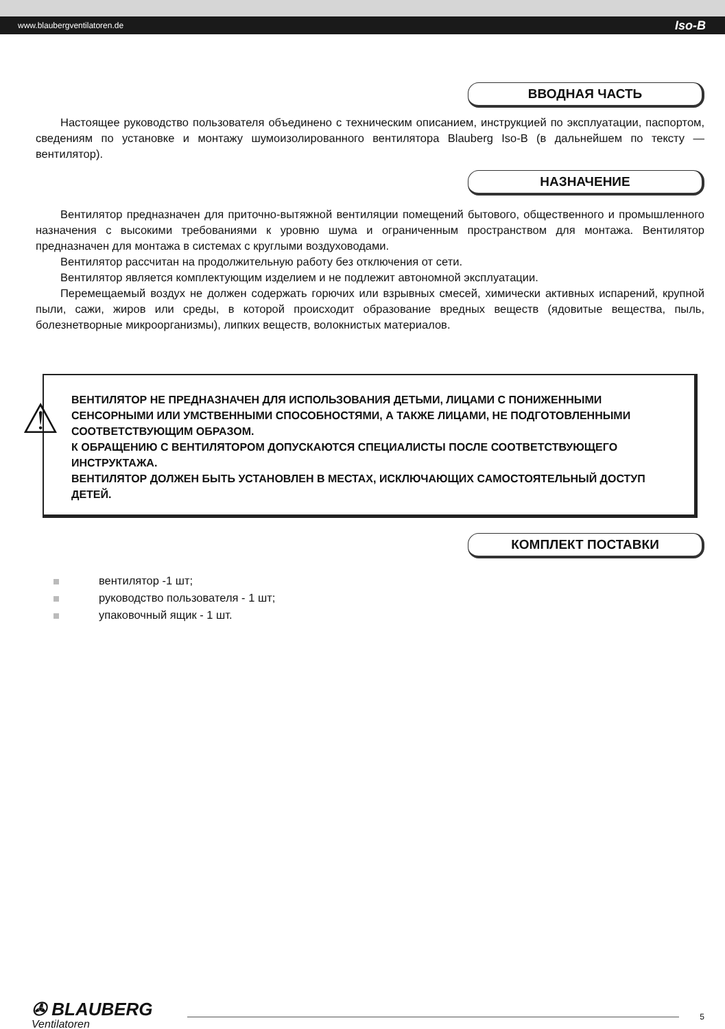www.blaubergventilatoren.de Iso-B
ВВОДНАЯ ЧАСТЬ
Настоящее руководство пользователя объединено с техническим описанием, инструкцией по эксплуатации, паспортом, сведениям по установке и монтажу шумоизолированного вентилятора Blauberg Iso-B (в дальнейшем по тексту — вентилятор).
НАЗНАЧЕНИЕ
Вентилятор предназначен для приточно-вытяжной вентиляции помещений бытового, общественного и промышленного назначения с высокими требованиями к уровню шума и ограниченным пространством для монтажа. Вентилятор предназначен для монтажа в системах с круглыми воздуховодами.
Вентилятор рассчитан на продолжительную работу без отключения от сети.
Вентилятор является комплектующим изделием и не подлежит автономной эксплуатации.
Перемещаемый воздух не должен содержать горючих или взрывных смесей, химически активных испарений, крупной пыли, сажи, жиров или среды, в которой происходит образование вредных веществ (ядовитые вещества, пыль, болезнетворные микроорганизмы), липких веществ, волокнистых материалов.
⚠
ВЕНТИЛЯТОР НЕ ПРЕДНАЗНАЧЕН ДЛЯ ИСПОЛЬЗОВАНИЯ ДЕТЬМИ, ЛИЦАМИ С ПОНИЖЕННЫМИ СЕНСОРНЫМИ ИЛИ УМСТВЕННЫМИ СПОСОБНОСТЯМИ, А ТАКЖЕ ЛИЦАМИ, НЕ ПОДГОТОВЛЕННЫМИ СООТВЕТСТВУЮЩИМ ОБРАЗОМ.
К ОБРАЩЕНИЮ С ВЕНТИЛЯТОРОМ ДОПУСКАЮТСЯ СПЕЦИАЛИСТЫ ПОСЛЕ СООТВЕТСТВУЮЩЕГО ИНСТРУКТАЖА.
ВЕНТИЛЯТОР ДОЛЖЕН БЫТЬ УСТАНОВЛЕН В МЕСТАХ, ИСКЛЮЧАЮЩИХ САМОСТОЯТЕЛЬНЫЙ ДОСТУП ДЕТЕЙ.
КОМПЛЕКТ ПОСТАВКИ
вентилятор -1 шт;
руководство пользователя - 1 шт;
упаковочный ящик - 1 шт.
✇ BLAUBERG
Ventilatoren
5